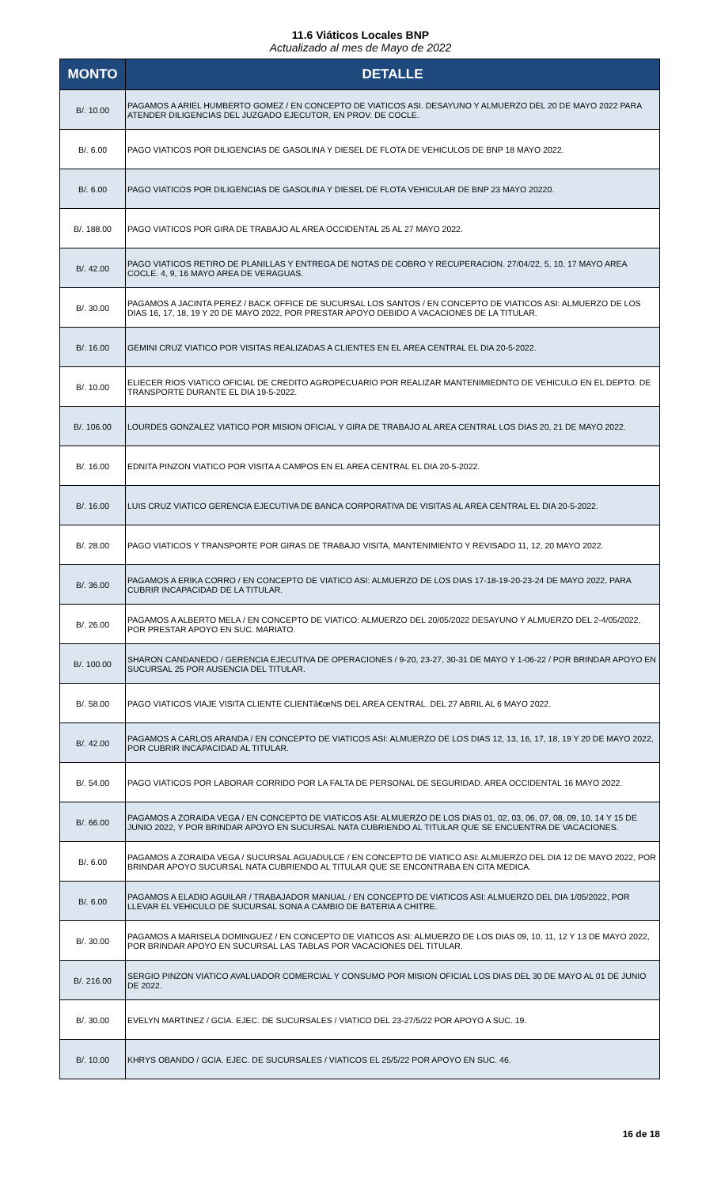11.6 Viáticos Locales BNP
Actualizado al mes de Mayo de 2022
| MONTO | DETALLE |
| --- | --- |
| B/. 10.00 | PAGAMOS A ARIEL HUMBERTO GOMEZ / EN CONCEPTO DE VIATICOS ASI. DESAYUNO Y ALMUERZO DEL 20 DE MAYO 2022 PARA ATENDER DILIGENCIAS DEL JUZGADO EJECUTOR, EN PROV. DE COCLE. |
| B/. 6.00 | PAGO VIATICOS POR DILIGENCIAS DE GASOLINA Y DIESEL DE FLOTA DE VEHICULOS DE BNP 18 MAYO 2022. |
| B/. 6.00 | PAGO VIATICOS POR DILIGENCIAS DE GASOLINA Y DIESEL DE FLOTA VEHICULAR DE BNP 23 MAYO 20220. |
| B/. 188.00 | PAGO VIATICOS POR GIRA DE TRABAJO AL AREA OCCIDENTAL 25 AL 27 MAYO 2022. |
| B/. 42.00 | PAGO VIATICOS RETIRO DE PLANILLAS Y ENTREGA DE NOTAS DE COBRO Y RECUPERACION. 27/04/22, 5, 10, 17 MAYO AREA COCLE. 4, 9, 16 MAYO AREA DE VERAGUAS. |
| B/. 30.00 | PAGAMOS A JACINTA PEREZ / BACK OFFICE DE SUCURSAL LOS SANTOS / EN CONCEPTO DE VIATICOS ASI: ALMUERZO DE LOS DIAS 16, 17, 18, 19 Y 20 DE MAYO 2022, POR PRESTAR APOYO DEBIDO A VACACIONES DE LA TITULAR. |
| B/. 16.00 | GEMINI CRUZ VIATICO POR VISITAS REALIZADAS A CLIENTES EN EL AREA CENTRAL EL DIA 20-5-2022. |
| B/. 10.00 | ELIECER RIOS VIATICO OFICIAL DE CREDITO AGROPECUARIO POR REALIZAR MANTENIMIEDNTO DE VEHICULO EN EL DEPTO. DE TRANSPORTE DURANTE EL DIA 19-5-2022. |
| B/. 106.00 | LOURDES GONZALEZ VIATICO POR MISION OFICIAL Y GIRA DE TRABAJO AL AREA CENTRAL LOS DIAS 20, 21 DE MAYO 2022. |
| B/. 16.00 | EDNITA PINZON VIATICO POR VISITA A CAMPOS EN EL AREA CENTRAL EL DIA 20-5-2022. |
| B/. 16.00 | LUIS CRUZ VIATICO GERENCIA EJECUTIVA DE BANCA CORPORATIVA DE VISITAS AL AREA CENTRAL EL DIA 20-5-2022. |
| B/. 28.00 | PAGO VIATICOS Y TRANSPORTE POR GIRAS DE TRABAJO VISITA, MANTENIMIENTO Y REVISADO 11, 12, 20 MAYO 2022. |
| B/. 36.00 | PAGAMOS A ERIKA CORRO / EN CONCEPTO DE VIATICO ASI: ALMUERZO DE LOS DIAS 17-18-19-20-23-24 DE MAYO 2022, PARA CUBRIR INCAPACIDAD DE LA TITULAR. |
| B/. 26.00 | PAGAMOS A ALBERTO MELA / EN CONCEPTO DE VIATICO: ALMUERZO DEL 20/05/2022 DESAYUNO Y ALMUERZO DEL 2-4/05/2022, POR PRESTAR APOYO EN SUC. MARIATO. |
| B/. 100.00 | SHARON CANDANEDO / GERENCIA EJECUTIVA DE OPERACIONES / 9-20, 23-27, 30-31 DE MAYO Y 1-06-22 / POR BRINDAR APOYO EN SUCURSAL 25 POR AUSENCIA DEL TITULAR. |
| B/. 58.00 | PAGO VIATICOS VIAJE VISITA CLIENTE CLIENTâ€œNS DEL AREA CENTRAL. DEL 27 ABRIL AL 6 MAYO 2022. |
| B/. 42.00 | PAGAMOS A CARLOS ARANDA / EN CONCEPTO DE VIATICOS ASI: ALMUERZO DE LOS DIAS 12, 13, 16, 17, 18, 19 Y 20 DE MAYO 2022, POR CUBRIR INCAPACIDAD AL TITULAR. |
| B/. 54.00 | PAGO VIATICOS POR LABORAR CORRIDO POR LA FALTA DE PERSONAL DE SEGURIDAD. AREA OCCIDENTAL 16 MAYO 2022. |
| B/. 66.00 | PAGAMOS A ZORAIDA VEGA / EN CONCEPTO DE VIATICOS ASI: ALMUERZO DE LOS DIAS 01, 02, 03, 06, 07, 08, 09, 10, 14 Y 15 DE JUNIO 2022, Y POR BRINDAR APOYO EN SUCURSAL NATA CUBRIENDO AL TITULAR QUE SE ENCUENTRA DE VACACIONES. |
| B/. 6.00 | PAGAMOS A ZORAIDA VEGA / SUCURSAL AGUADULCE / EN CONCEPTO DE VIATICO ASI: ALMUERZO DEL DIA 12 DE MAYO 2022, POR BRINDAR APOYO SUCURSAL NATA CUBRIENDO AL TITULAR QUE SE ENCONTRABA EN CITA MEDICA. |
| B/. 6.00 | PAGAMOS A ELADIO AGUILAR / TRABAJADOR MANUAL / EN CONCEPTO DE VIATICOS ASI: ALMUERZO DEL DIA 1/05/2022, POR LLEVAR EL VEHICULO DE SUCURSAL SONA A CAMBIO DE BATERIA A CHITRE. |
| B/. 30.00 | PAGAMOS A MARISELA DOMINGUEZ / EN CONCEPTO DE VIATICOS ASI: ALMUERZO DE LOS DIAS 09, 10, 11, 12 Y 13 DE MAYO 2022, POR BRINDAR APOYO EN SUCURSAL LAS TABLAS POR VACACIONES DEL TITULAR. |
| B/. 216.00 | SERGIO PINZON VIATICO AVALUADOR COMERCIAL Y CONSUMO POR MISION OFICIAL LOS DIAS DEL 30 DE MAYO AL 01 DE JUNIO DE 2022. |
| B/. 30.00 | EVELYN MARTINEZ / GCIA. EJEC. DE SUCURSALES / VIATICO DEL 23-27/5/22 POR APOYO A SUC. 19. |
| B/. 10.00 | KHRYS OBANDO / GCIA. EJEC. DE SUCURSALES / VIATICOS EL 25/5/22 POR APOYO EN SUC. 46. |
16 de 18